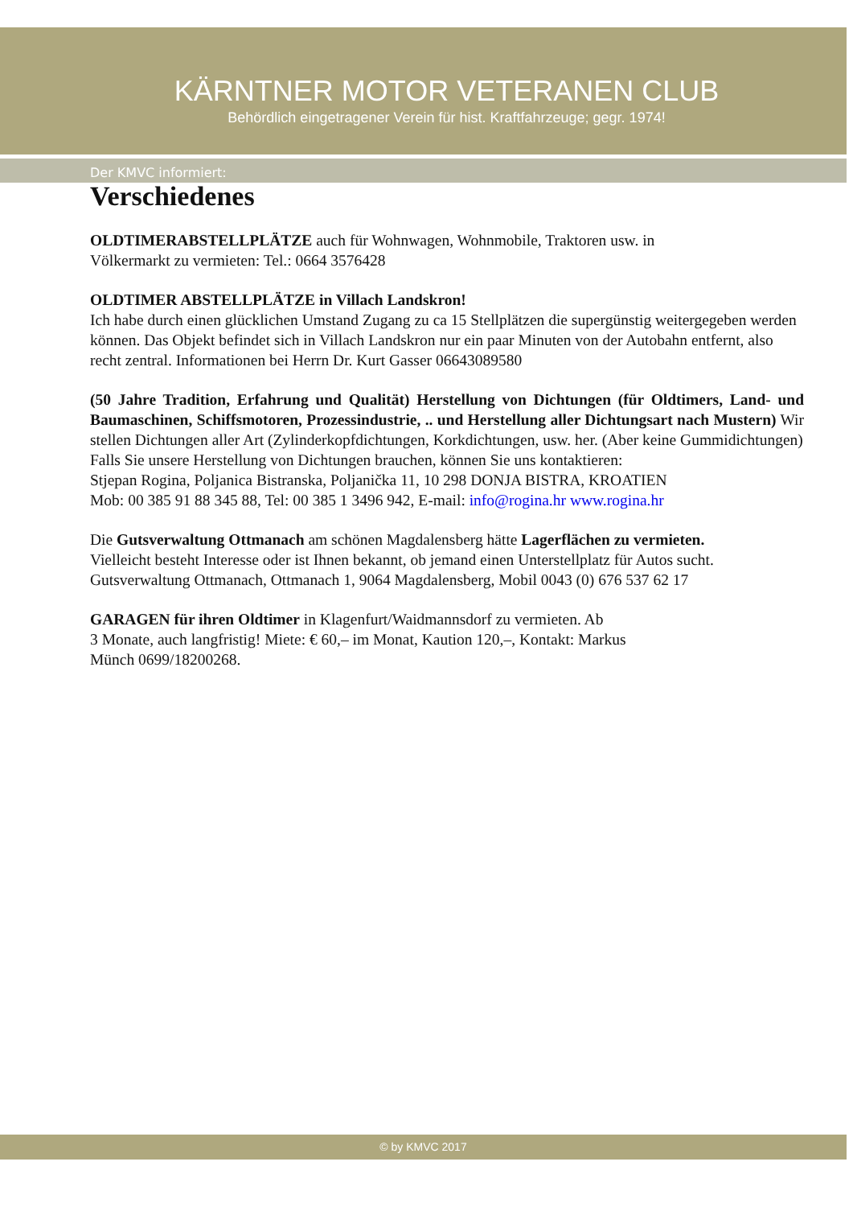KÄRNTNER MOTOR VETERANEN CLUB
Behördlich eingetragener Verein für hist. Kraftfahrzeuge; gegr. 1974!
Der KMVC informiert:
Verschiedenes
OLDTIMERABSTELLPLÄTZE auch für Wohnwagen, Wohnmobile, Traktoren usw. in
Völkermarkt zu vermieten: Tel.: 0664 3576428
OLDTIMER ABSTELLPLÄTZE in Villach Landskron!
Ich habe durch einen glücklichen Umstand Zugang zu ca 15 Stellplätzen die supergünstig weitergegeben werden können. Das Objekt befindet sich in Villach Landskron nur ein paar Minuten von der Autobahn entfernt, also recht zentral. Informationen bei Herrn Dr. Kurt Gasser 06643089580
(50 Jahre Tradition, Erfahrung und Qualität) Herstellung von Dichtungen (für Oldtimers, Land- und Baumaschinen, Schiffsmotoren, Prozessindustrie, .. und Herstellung aller Dichtungsart nach Mustern) Wir stellen Dichtungen aller Art (Zylinderkopfdichtungen, Korkdichtungen, usw. her. (Aber keine Gummidichtungen)
Falls Sie unsere Herstellung von Dichtungen brauchen, können Sie uns kontaktieren:
Stjepan Rogina, Poljanica Bistranska, Poljanička 11, 10 298 DONJA BISTRA, KROATIEN
Mob: 00 385 91 88 345 88, Tel: 00 385 1 3496 942, E-mail: info@rogina.hr www.rogina.hr
Die Gutsverwaltung Ottmanach am schönen Magdalensberg hätte Lagerflächen zu vermieten.
Vielleicht besteht Interesse oder ist Ihnen bekannt, ob jemand einen Unterstellplatz für Autos sucht.
Gutsverwaltung Ottmanach, Ottmanach 1, 9064 Magdalensberg, Mobil 0043 (0) 676 537 62 17
GARAGEN für ihren Oldtimer in Klagenfurt/Waidmannsdorf zu vermieten. Ab
3 Monate, auch langfristig! Miete: € 60,– im Monat, Kaution 120,–, Kontakt: Markus
Münch 0699/18200268.
© by KMVC 2017